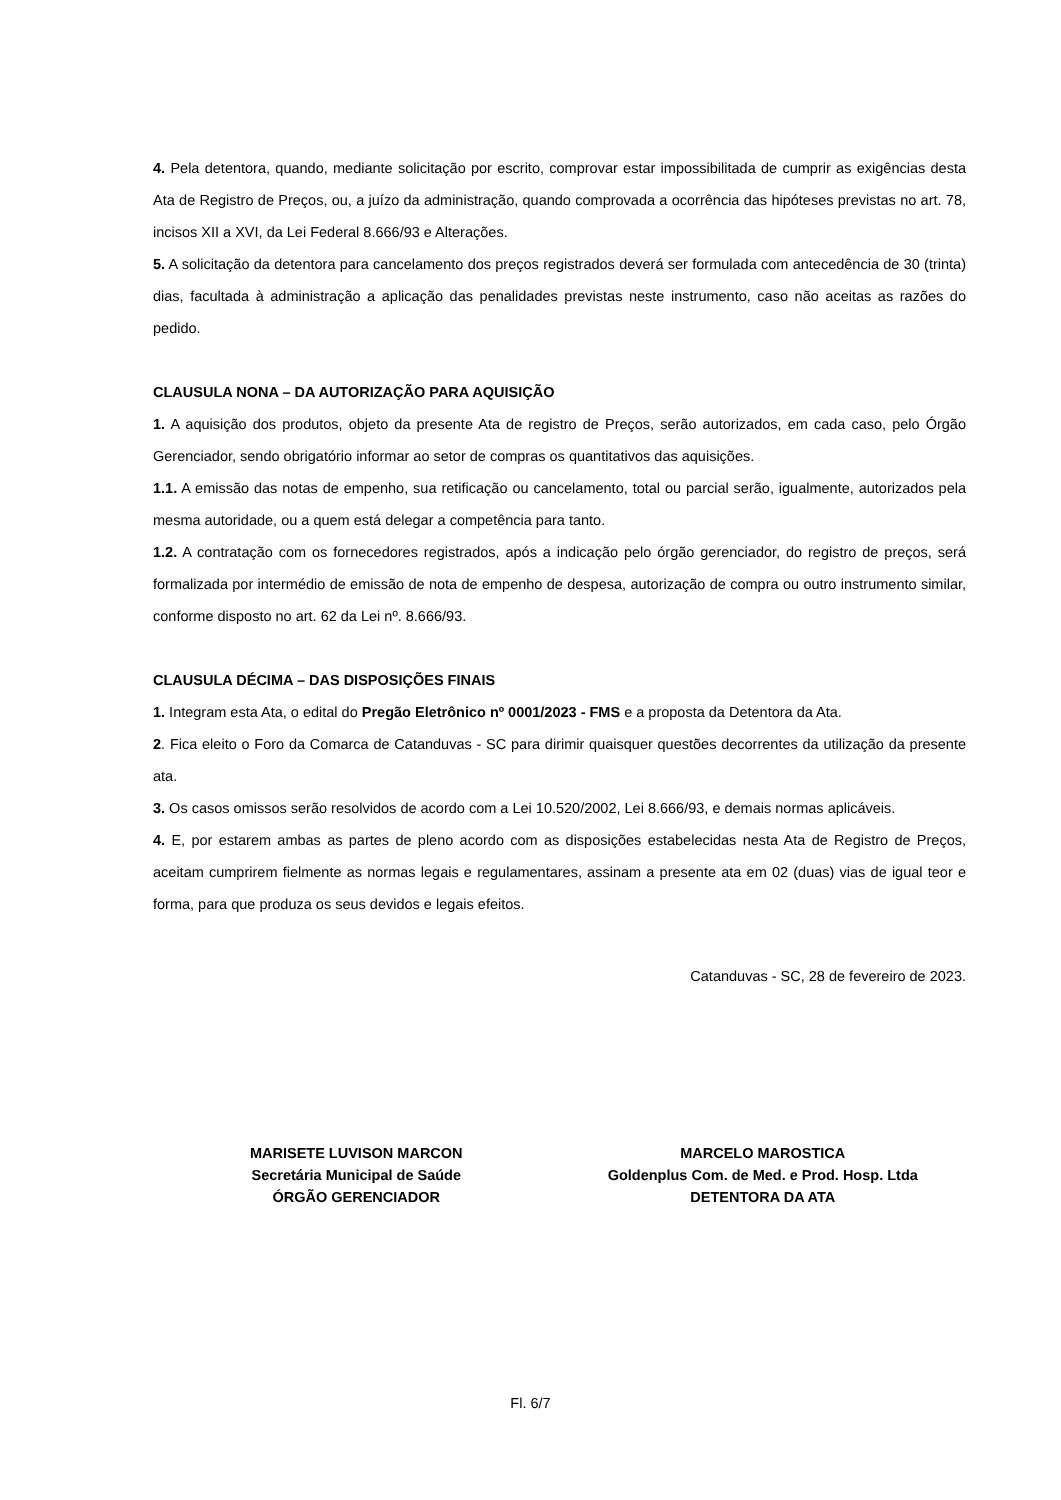4. Pela detentora, quando, mediante solicitação por escrito, comprovar estar impossibilitada de cumprir as exigências desta Ata de Registro de Preços, ou, a juízo da administração, quando comprovada a ocorrência das hipóteses previstas no art. 78, incisos XII a XVI, da Lei Federal 8.666/93 e Alterações.
5. A solicitação da detentora para cancelamento dos preços registrados deverá ser formulada com antecedência de 30 (trinta) dias, facultada à administração a aplicação das penalidades previstas neste instrumento, caso não aceitas as razões do pedido.
CLAUSULA NONA – DA AUTORIZAÇÃO PARA AQUISIÇÃO
1. A aquisição dos produtos, objeto da presente Ata de registro de Preços, serão autorizados, em cada caso, pelo Órgão Gerenciador, sendo obrigatório informar ao setor de compras os quantitativos das aquisições.
1.1. A emissão das notas de empenho, sua retificação ou cancelamento, total ou parcial serão, igualmente, autorizados pela mesma autoridade, ou a quem está delegar a competência para tanto.
1.2. A contratação com os fornecedores registrados, após a indicação pelo órgão gerenciador, do registro de preços, será formalizada por intermédio de emissão de nota de empenho de despesa, autorização de compra ou outro instrumento similar, conforme disposto no art. 62 da Lei nº. 8.666/93.
CLAUSULA DÉCIMA – DAS DISPOSIÇÕES FINAIS
1. Integram esta Ata, o edital do Pregão Eletrônico nº 0001/2023 - FMS e a proposta da Detentora da Ata.
2. Fica eleito o Foro da Comarca de Catanduvas - SC para dirimir quaisquer questões decorrentes da utilização da presente ata.
3. Os casos omissos serão resolvidos de acordo com a Lei 10.520/2002, Lei 8.666/93, e demais normas aplicáveis.
4. E, por estarem ambas as partes de pleno acordo com as disposições estabelecidas nesta Ata de Registro de Preços, aceitam cumprirem fielmente as normas legais e regulamentares, assinam a presente ata em 02 (duas) vias de igual teor e forma, para que produza os seus devidos e legais efeitos.
Catanduvas - SC, 28 de fevereiro de 2023.
MARISETE LUVISON MARCON
Secretária Municipal de Saúde
ÓRGÃO GERENCIADOR
MARCELO MAROSTICA
Goldenplus Com. de Med. e Prod. Hosp. Ltda
DETENTORA DA ATA
Fl. 6/7